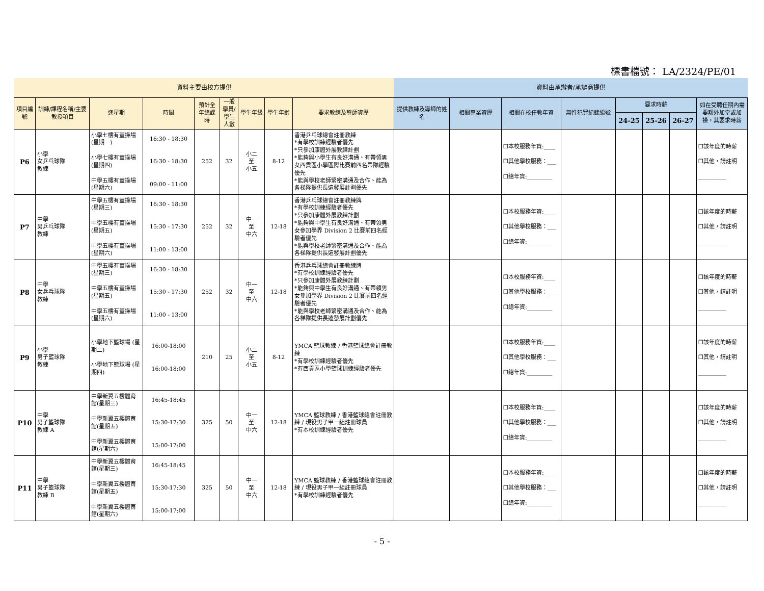標書檔號： LA/2324/PE/01
| 資料主要由校方提供 | | | | | | | | | 資料由承辦者/承辦商提供 | | | | | | | |
| 項目編號 | 訓練/課程名稱/主要教授項目 | 逢星期 | 時間 | 預計全年總課時 | 一般學員/學生人數 | 學生年級 | 學生年齡 | 要求教練及導師資歷 | 提供教練及導師的姓名 | 相關專業資歷 | 相關在校任教年資 | 無性犯罪紀錄編號 | 要求時薪 | | | 如在受聘任期內需要額外加堂或加操，其要求時薪 |
| | | | | | | | | | | | | | 24-25 | 25-26 | 26-27 | |
| P6 | 小學 女乒乓球隊 教練 | 小學七樓有蓋操場 (星期一) 小學七樓有蓋操場 (星期四) 中學五樓有蓋操場 (星期六) | 16:30 - 18:30 16:30 - 18:30 09:00 - 11:00 | 252 | 32 | 小二 至 小五 | 8-12 | 香港乒乓球總會註冊教練 *有學校訓練經驗者優先 *只參加康體外展教練計劃 *能夠與小學生有良好溝通、有帶領男女西貢區小學區際比賽前四名帶隊經驗優先 *能與學校老師緊密溝通及合作、能為各梯隊提供長遠發展計劃優先 | | | ❒本校服務年資:____ ❒其他學校服務：___ ❒總年資:_________ | | | | | ❒該年度的時薪 ❒其他，請註明 __________ |
| P7 | 中學 男乒乓球隊 教練 | 中學五樓有蓋操場 (星期三) 中學五樓有蓋操場 (星期五) 中學五樓有蓋操場 (星期六) | 16:30 - 18:30 15:30 - 17:30 11:00 - 13:00 | 252 | 32 | 中一 至 中六 | 12-18 | 香港乒乓球總會註冊教練牌 *有學校訓練經驗者優先 *只參加康體外展教練計劃 *能夠與中學生有良好溝通、有帶領男女參加學界 Division 2 比賽前四名經驗者優先 *能與學校老師緊密溝通及合作、能為各梯隊提供長遠發展計劃優先 | | | ❒本校服務年資:____ ❒其他學校服務：___ ❒總年資:_________ | | | | | ❒該年度的時薪 ❒其他，請註明 __________ |
| P8 | 中學 女乒乓球隊 教練 | 中學五樓有蓋操場 (星期三) 中學五樓有蓋操場 (星期五) 中學五樓有蓋操場 (星期六) | 16:30 - 18:30 15:30 - 17:30 11:00 - 13:00 | 252 | 32 | 中一 至 中六 | 12-18 | 香港乒乓球總會註冊教練牌 *有學校訓練經驗者優先 *只參加康體外展教練計劃 *能夠與中學生有良好溝通、有帶領男女參加學界 Division 2 比賽前四名經驗者優先 *能與學校老師緊密溝通及合作、能為各梯隊提供長遠發展計劃優先 | | | ❒本校服務年資:____ ❒其他學校服務：___ ❒總年資:_________ | | | | | ❒該年度的時薪 ❒其他，請註明 __________ |
| P9 | 小學 男子籃球隊 教練 | 小學地下籃球場 (星期二) 小學地下籃球場 (星期四) | 16:00-18:00 16:00-18:00 | 210 | 25 | 小二 至 小五 | 8-12 | YMCA 籃球教練 / 香港籃球總會註冊教練 *有學校訓練經驗者優先 *有西貢區小學籃球訓練經驗者優先 | | | ❒本校服務年資:____ ❒其他學校服務：___ ❒總年資:_________ | | | | | ❒該年度的時薪 ❒其他，請註明 __________ |
| P10 | 中學 男子籃球隊 教練 A | 中學新翼五樓體育館(星期三) 中學新翼五樓體育館(星期五) 中學新翼五樓體育館(星期六) | 16:45-18:45 15:30-17:30 15:00-17:00 | 325 | 50 | 中一 至 中六 | 12-18 | YMCA 籃球教練 / 香港籃球總會註冊教練 / 現役男子甲一組註冊球員 *有本校訓練經驗者優先 | | | ❒本校服務年資:____ ❒其他學校服務：___ ❒總年資:_________ | | | | | ❒該年度的時薪 ❒其他，請註明 __________ |
| P11 | 中學 男子籃球隊 教練 B | 中學新翼五樓體育館(星期三) 中學新翼五樓體育館(星期五) 中學新翼五樓體育館(星期六) | 16:45-18:45 15:30-17:30 15:00-17:00 | 325 | 50 | 中一 至 中六 | 12-18 | YMCA 籃球教練 / 香港籃球總會註冊教練 / 現役男子甲一組註冊球員 *有學校訓練經驗者優先 | | | ❒本校服務年資:____ ❒其他學校服務：___ ❒總年資:_________ | | | | | ❒該年度的時薪 ❒其他，請註明 __________ |
- 5 -